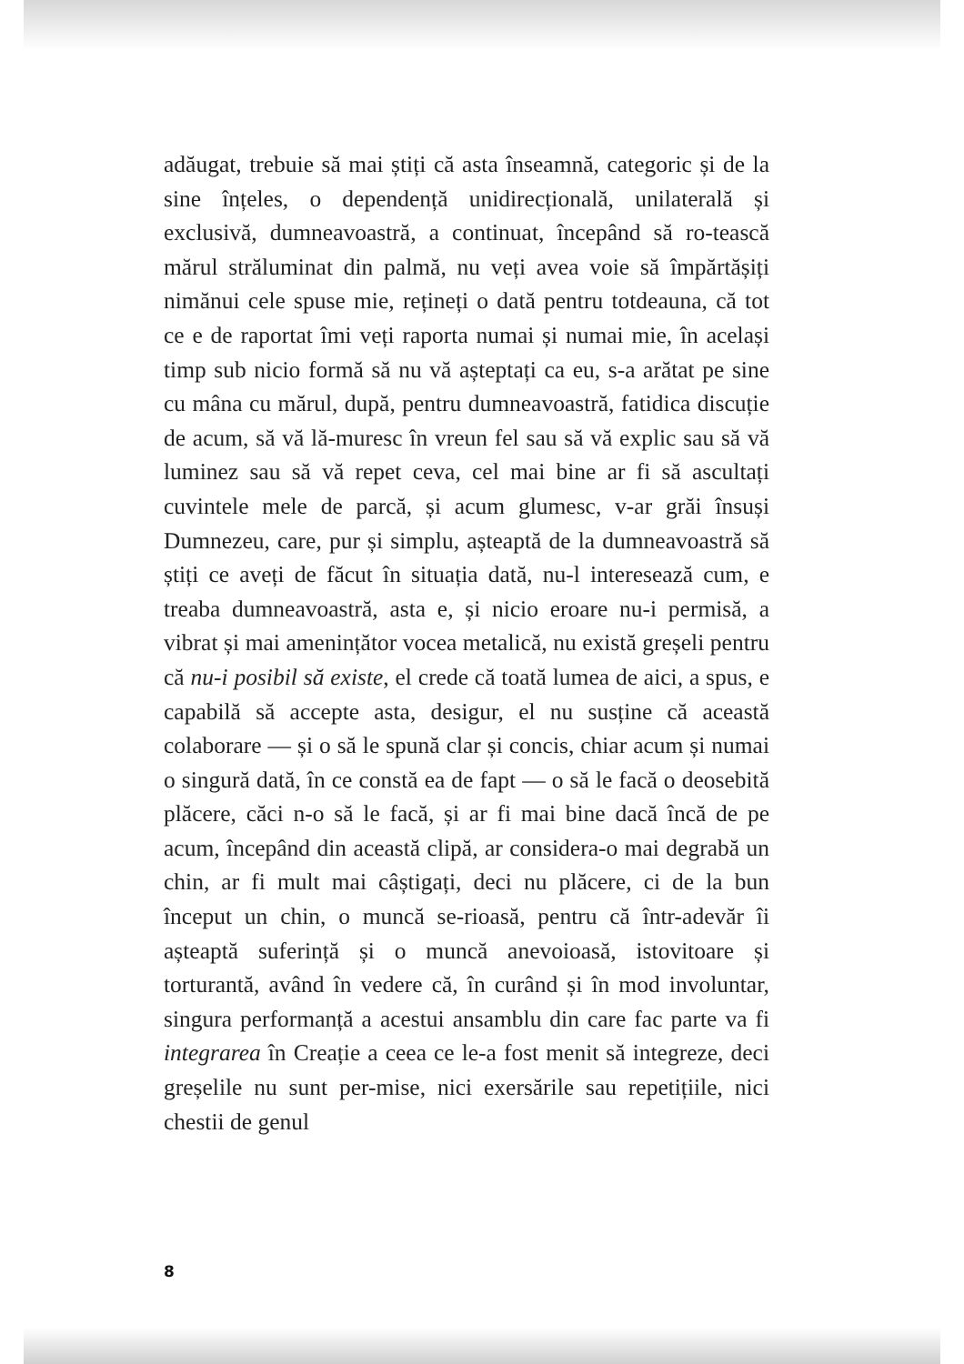adăugat, trebuie să mai știți că asta înseamnă, categoric și de la sine înțeles, o dependență unidirecțională, unilaterală și exclusivă, dumneavoastră, a continuat, începând să ro-tească mărul străluminat din palmă, nu veți avea voie să împărtășiți nimănui cele spuse mie, rețineți o dată pentru totdeauna, că tot ce e de raportat îmi veți raporta numai și numai mie, în același timp sub nicio formă să nu vă așteptați ca eu, s-a arătat pe sine cu mâna cu mărul, după, pentru dumneavoastră, fatidica discuție de acum, să vă lă-muresc în vreun fel sau să vă explic sau să vă luminez sau să vă repet ceva, cel mai bine ar fi să ascultați cuvintele mele de parcă, și acum glumesc, v-ar grăi însuși Dumnezeu, care, pur și simplu, așteaptă de la dumneavoastră să știți ce aveți de făcut în situația dată, nu-l interesează cum, e treaba dumneavoastră, asta e, și nicio eroare nu-i permisă, a vibrat și mai amenințător vocea metalică, nu există greșeli pentru că nu-i posibil să existe, el crede că toată lumea de aici, a spus, e capabilă să accepte asta, desigur, el nu susține că această colaborare — și o să le spună clar și concis, chiar acum și numai o singură dată, în ce constă ea de fapt — o să le facă o deosebită plăcere, căci n-o să le facă, și ar fi mai bine dacă încă de pe acum, începând din această clipă, ar considera-o mai degrabă un chin, ar fi mult mai câștigați, deci nu plăcere, ci de la bun început un chin, o muncă se-rioasă, pentru că într-adevăr îi așteaptă suferință și o muncă anevoioasă, istovitoare și torturantă, având în vedere că, în curând și în mod involuntar, singura performanță a acestui ansamblu din care fac parte va fi integrarea în Creație a ceea ce le-a fost menit să integreze, deci greșelile nu sunt per-mise, nici exersările sau repetițiile, nici chestii de genul
8